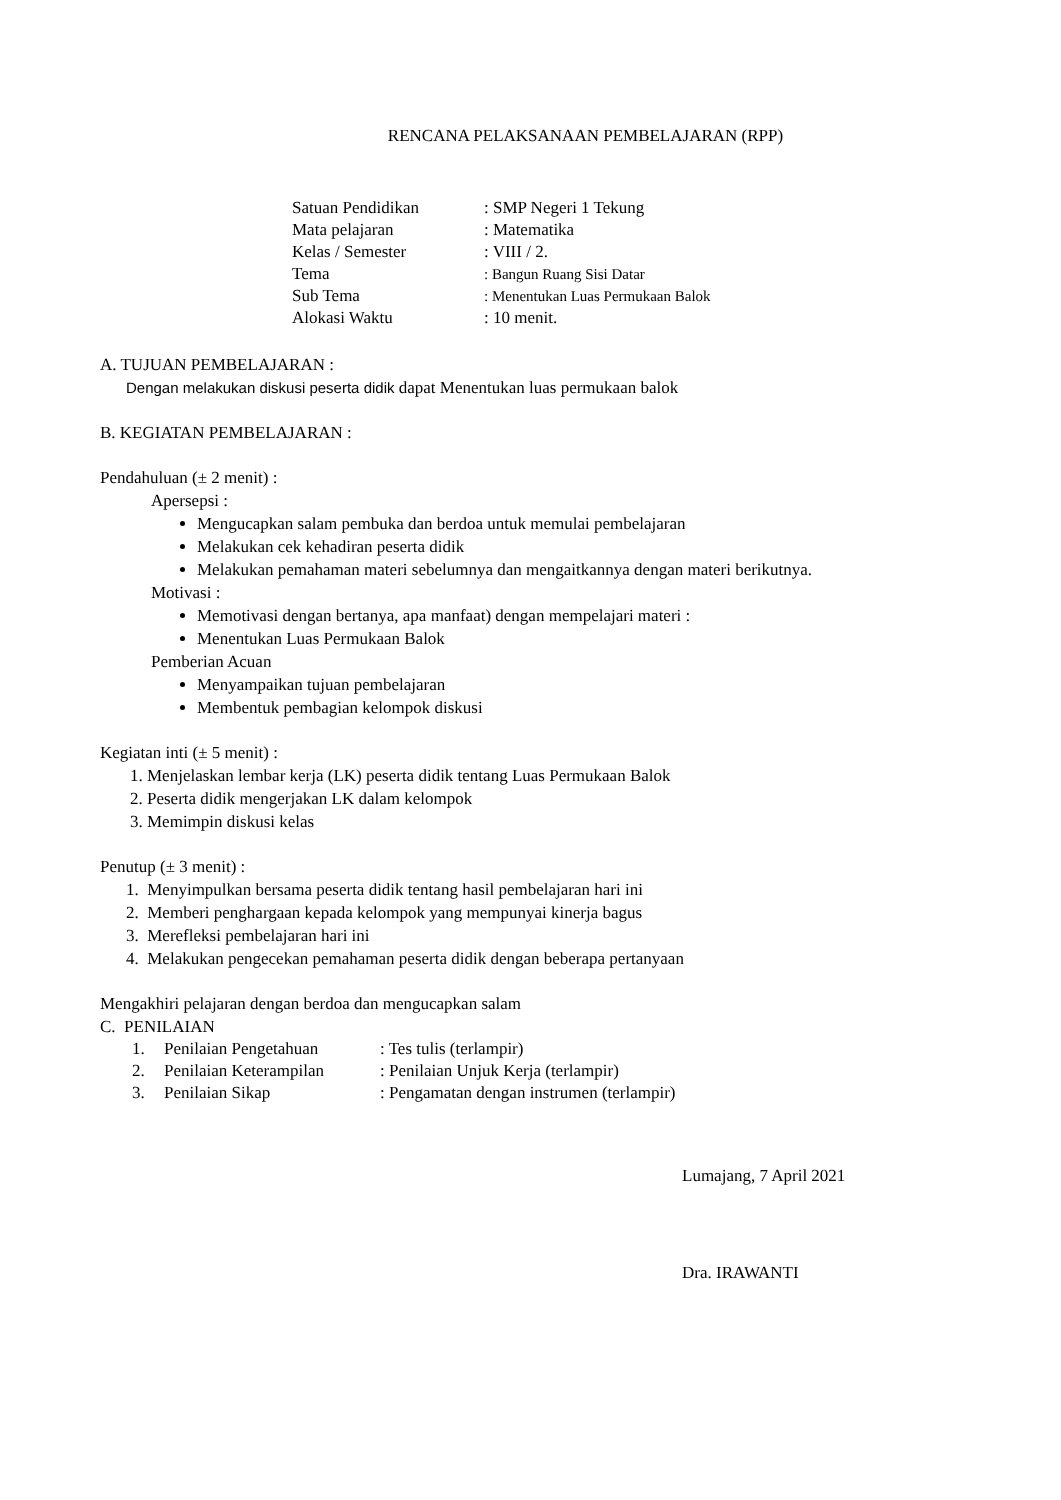RENCANA PELAKSANAAN PEMBELAJARAN (RPP)
| Satuan Pendidikan | : SMP Negeri 1 Tekung |
| Mata pelajaran | : Matematika |
| Kelas / Semester | : VIII / 2. |
| Tema | : Bangun Ruang Sisi Datar |
| Sub Tema | : Menentukan Luas Permukaan Balok |
| Alokasi Waktu | : 10 menit. |
A. TUJUAN PEMBELAJARAN :
Dengan melakukan diskusi peserta didik dapat Menentukan luas permukaan balok
B. KEGIATAN PEMBELAJARAN :
Pendahuluan (± 2 menit) :
Apersepsi :
Mengucapkan salam pembuka dan berdoa untuk memulai pembelajaran
Melakukan cek kehadiran peserta didik
Melakukan pemahaman materi sebelumnya dan mengaitkannya dengan materi berikutnya.
Motivasi :
Memotivasi dengan bertanya, apa manfaat) dengan mempelajari materi :
Menentukan Luas Permukaan Balok
Pemberian Acuan
Menyampaikan tujuan pembelajaran
Membentuk pembagian kelompok diskusi
Kegiatan inti (± 5 menit) :
1. Menjelaskan lembar kerja (LK) peserta didik tentang Luas Permukaan Balok
2. Peserta didik mengerjakan LK dalam kelompok
3. Memimpin diskusi kelas
Penutup (± 3 menit) :
1. Menyimpulkan bersama peserta didik tentang hasil pembelajaran hari ini
2. Memberi penghargaan kepada kelompok yang mempunyai kinerja bagus
3. Merefleksi pembelajaran hari ini
4. Melakukan pengecekan pemahaman peserta didik dengan beberapa pertanyaan
Mengakhiri pelajaran dengan berdoa dan mengucapkan salam
C. PENILAIAN
| 1. | Penilaian Pengetahuan | : Tes tulis (terlampir) |
| 2. | Penilaian Keterampilan | : Penilaian Unjuk Kerja (terlampir) |
| 3. | Penilaian Sikap | : Pengamatan dengan instrumen (terlampir) |
Lumajang, 7 April 2021
Dra. IRAWANTI